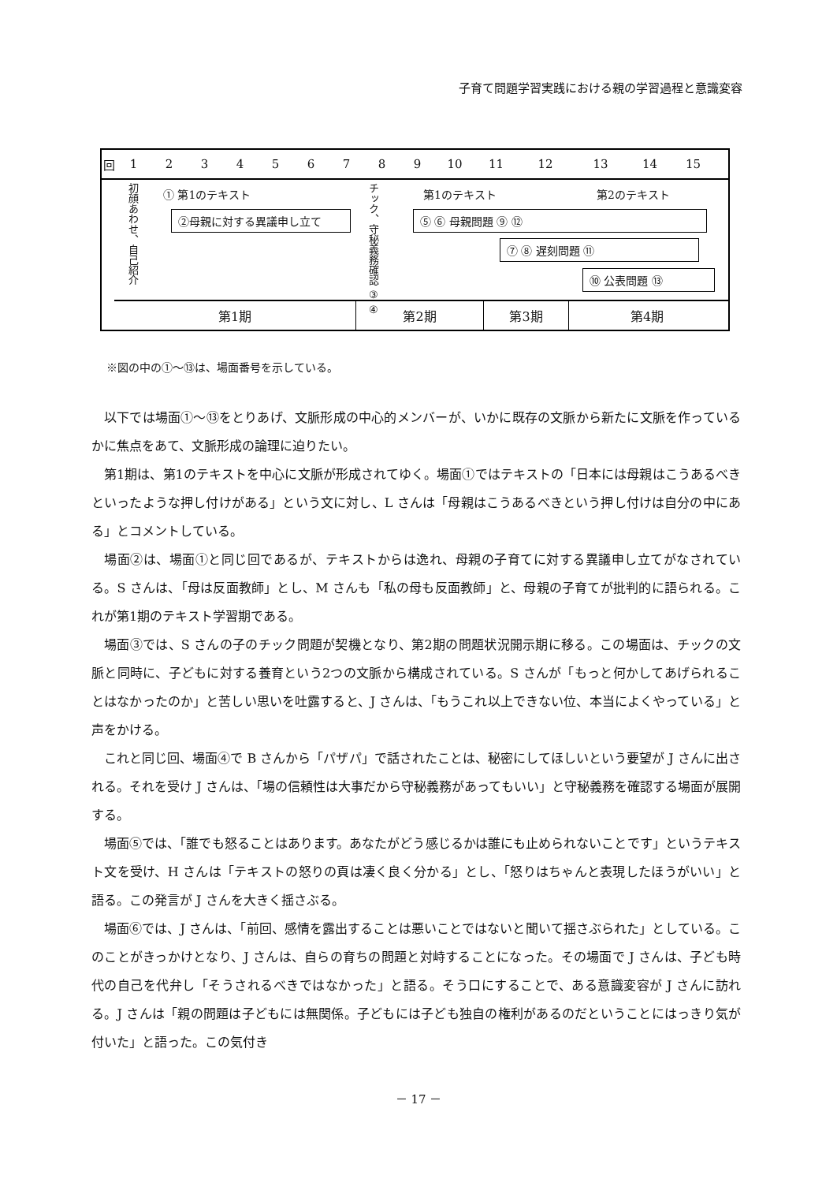子育て問題学習実践における親の学習過程と意識変容
回 123456789 10 11 12 13 14 15
初顔あわせ、自己紹介
① 第1のテキスト
②母親に対する異議申し立て
チック、守秘義務確認 ③ ④
第1のテキスト 第2のテキスト
⑤ ⑥ 母親問題 ⑨ ⑫
⑦ ⑧ 遅刻問題 ⑪
⑩ 公表問題 ⑬
第1期 第2期 第3期 第4期
※図の中の①～⑬は、場面番号を示している。
以下では場面①～⑬をとりあげ、文脈形成の中心的メンバーが、いかに既存の文脈から新たに文脈を作っているかに焦点をあて、文脈形成の論理に迫りたい。
第1期は、第1のテキストを中心に文脈が形成されてゆく。場面①ではテキストの「日本には母親はこうあるべきといったような押し付けがある」という文に対し、L さんは「母親はこうあるべきという押し付けは自分の中にある」とコメントしている。
場面②は、場面①と同じ回であるが、テキストからは逸れ、母親の子育てに対する異議申し立てがなされている。S さんは、「母は反面教師」とし、M さんも「私の母も反面教師」と、母親の子育てが批判的に語られる。これが第1期のテキスト学習期である。
場面③では、S さんの子のチック問題が契機となり、第2期の問題状況開示期に移る。この場面は、チックの文脈と同時に、子どもに対する養育という2つの文脈から構成されている。S さんが「もっと何かしてあげられることはなかったのか」と苦しい思いを吐露すると、J さんは、「もうこれ以上できない位、本当によくやっている」と声をかける。
これと同じ回、場面④で B さんから「パザパ」で話されたことは、秘密にしてほしいという要望が J さんに出される。それを受け J さんは、「場の信頼性は大事だから守秘義務があってもいい」と守秘義務を確認する場面が展開する。
場面⑤では、「誰でも怒ることはあります。あなたがどう感じるかは誰にも止められないことです」というテキスト文を受け、H さんは「テキストの怒りの頁は凄く良く分かる」とし、「怒りはちゃんと表現したほうがいい」と語る。この発言が J さんを大きく揺さぶる。
場面⑥では、J さんは、「前回、感情を露出することは悪いことではないと聞いて揺さぶられた」としている。このことがきっかけとなり、J さんは、自らの育ちの問題と対峙することになった。その場面で J さんは、子ども時代の自己を代弁し「そうされるべきではなかった」と語る。そう口にすることで、ある意識変容が J さんに訪れる。J さんは「親の問題は子どもには無関係。子どもには子ども独自の権利があるのだということにはっきり気が付いた」と語った。この気付き
－ 17 －